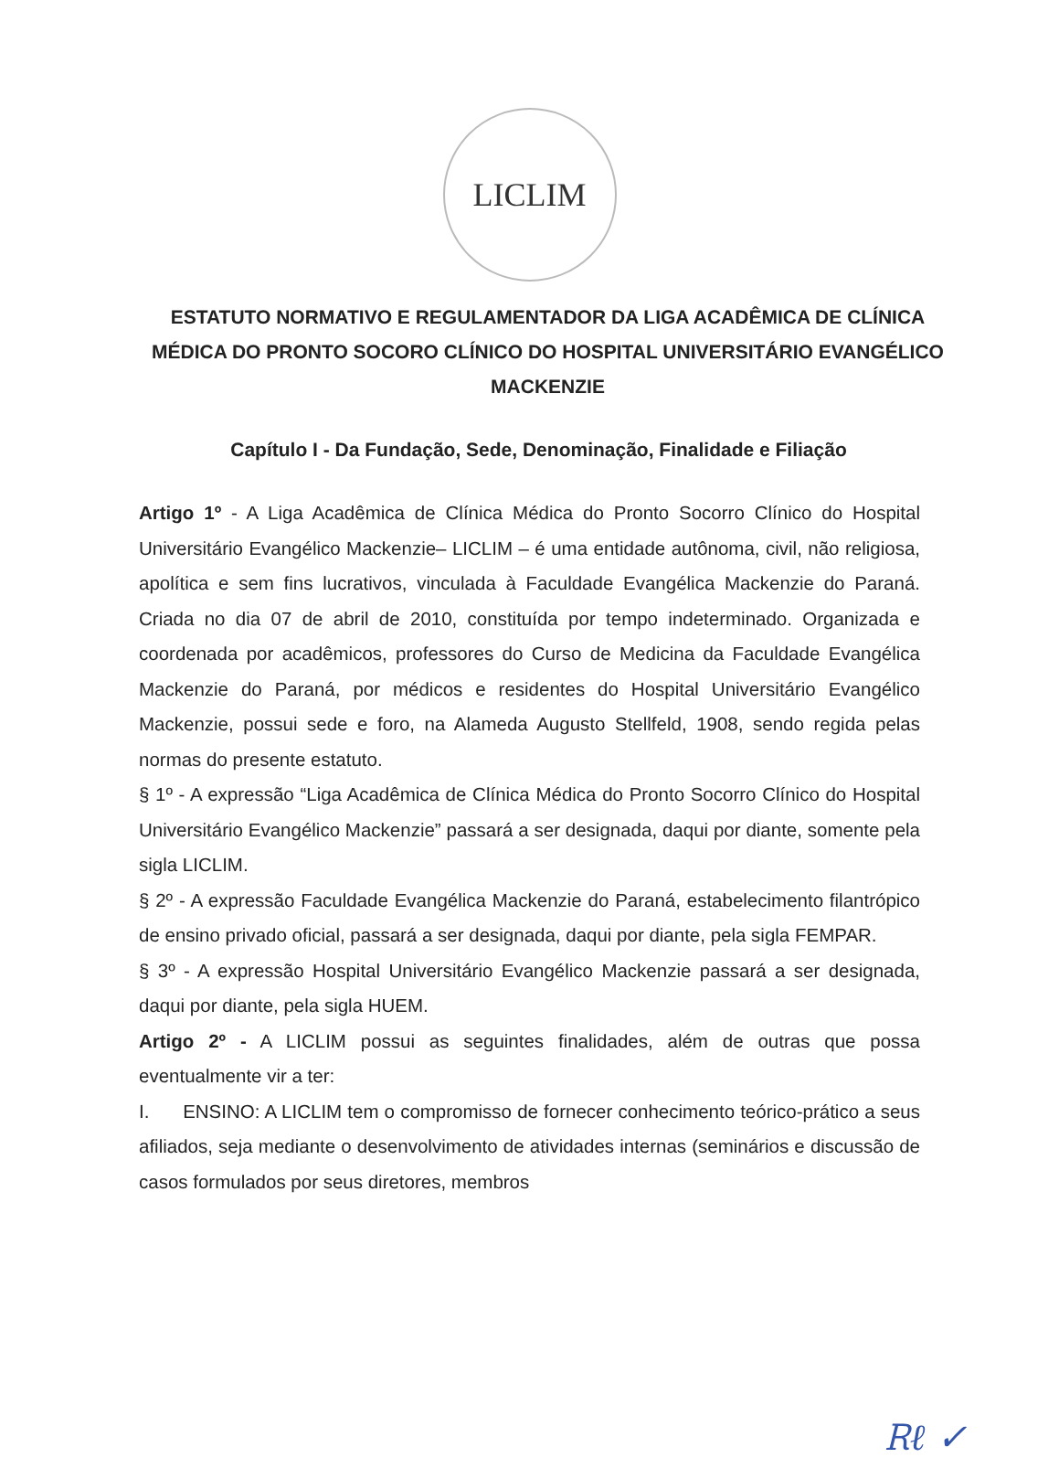LICLIM
ESTATUTO NORMATIVO E REGULAMENTADOR DA LIGA ACADÊMICA DE CLÍNICA MÉDICA DO PRONTO SOCORO CLÍNICO DO HOSPITAL UNIVERSITÁRIO EVANGÉLICO MACKENZIE
Capítulo I - Da Fundação, Sede, Denominação, Finalidade e Filiação
Artigo 1º - A Liga Acadêmica de Clínica Médica do Pronto Socorro Clínico do Hospital Universitário Evangélico Mackenzie– LICLIM – é uma entidade autônoma, civil, não religiosa, apolítica e sem fins lucrativos, vinculada à Faculdade Evangélica Mackenzie do Paraná. Criada no dia 07 de abril de 2010, constituída por tempo indeterminado. Organizada e coordenada por acadêmicos, professores do Curso de Medicina da Faculdade Evangélica Mackenzie do Paraná, por médicos e residentes do Hospital Universitário Evangélico Mackenzie, possui sede e foro, na Alameda Augusto Stellfeld, 1908, sendo regida pelas normas do presente estatuto.
§ 1º - A expressão “Liga Acadêmica de Clínica Médica do Pronto Socorro Clínico do Hospital Universitário Evangélico Mackenzie” passará a ser designada, daqui por diante, somente pela sigla LICLIM.
§ 2º - A expressão Faculdade Evangélica Mackenzie do Paraná, estabelecimento filantrópico de ensino privado oficial, passará a ser designada, daqui por diante, pela sigla FEMPAR.
§ 3º - A expressão Hospital Universitário Evangélico Mackenzie passará a ser designada, daqui por diante, pela sigla HUEM.
Artigo 2º - A LICLIM possui as seguintes finalidades, além de outras que possa eventualmente vir a ter:
I. ENSINO: A LICLIM tem o compromisso de fornecer conhecimento teórico-prático a seus afiliados, seja mediante o desenvolvimento de atividades internas (seminários e discussão de casos formulados por seus diretores, membros
Ꭱℓ ✓